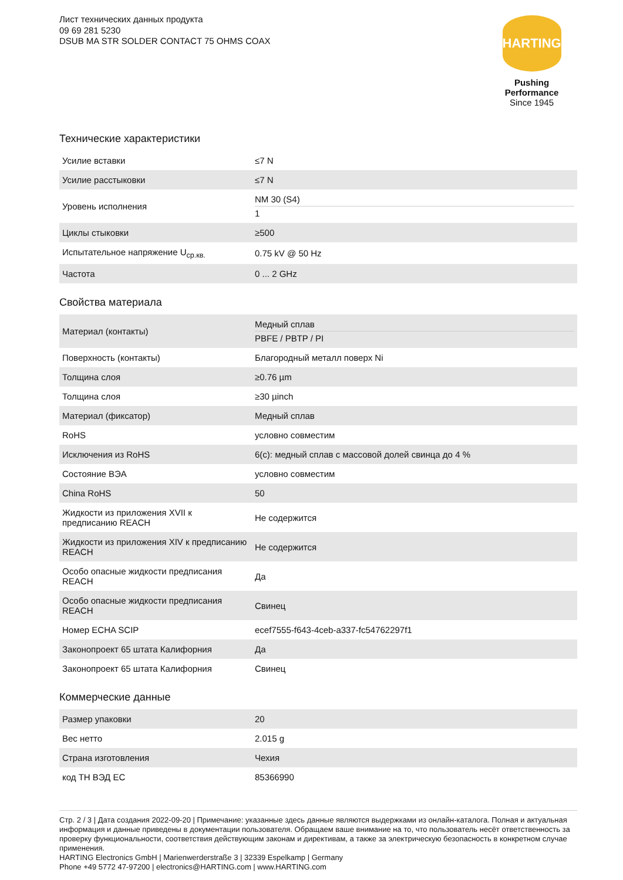Лист технических данных продукта
09 69 281 5230
DSUB MA STR SOLDER CONTACT 75 OHMS COAX
HARTING
Pushing Performance
Since 1945
Технические характеристики
| Усилие вставки | ≤7 N |
| Усилие расстыковки | ≤7 N |
| Уровень исполнения | NM 30 (S4) 1 |
| Циклы стыковки | ≥500 |
| Испытательное напряжение U<sub>ср.кв.</sub> | 0.75 kV @ 50 Hz |
| Частота | 0 ... 2 GHz |
Свойства материала
| Материал (контакты) | Медный сплав PBFE / PBTP / PI |
| Поверхность (контакты) | Благородный металл поверх Ni |
| Толщина слоя | ≥0.76 µm |
| Толщина слоя | ≥30 µinch |
| Материал (фиксатор) | Медный сплав |
| RoHS | условно совместим |
| Исключения из RoHS | 6(c): медный сплав с массовой долей свинца до 4 % |
| Состояние ВЭА | условно совместим |
| China RoHS | 50 |
| Жидкости из приложения XVII к предписанию REACH | Не содержится |
| Жидкости из приложения XIV к предписанию REACH | Не содержится |
| Особо опасные жидкости предписания REACH | Да |
| Особо опасные жидкости предписания REACH | Свинец |
| Номер ECHA SCIP | ecef7555-f643-4ceb-a337-fc54762297f1 |
| Законопроект 65 штата Калифорния | Да |
| Законопроект 65 штата Калифорния | Свинец |
Коммерческие данные
| Размер упаковки | 20 |
| Вес нетто | 2.015 g |
| Страна изготовления | Чехия |
| код ТН ВЭД ЕС | 85366990 |
Стр. 2 / 3 | Дата создания 2022-09-20 | Примечание: указанные здесь данные являются выдержками из онлайн-каталога. Полная и актуальная информация и данные приведены в документации пользователя. Обращаем ваше внимание на то, что пользователь несёт ответственность за проверку функциональности, соответствия действующим законам и директивам, а также за электрическую безопасность в конкретном случае применения.
HARTING Electronics GmbH | Marienwerderstraße 3 | 32339 Espelkamp | Germany
Phone +49 5772 47-97200 | electronics@HARTING.com | www.HARTING.com